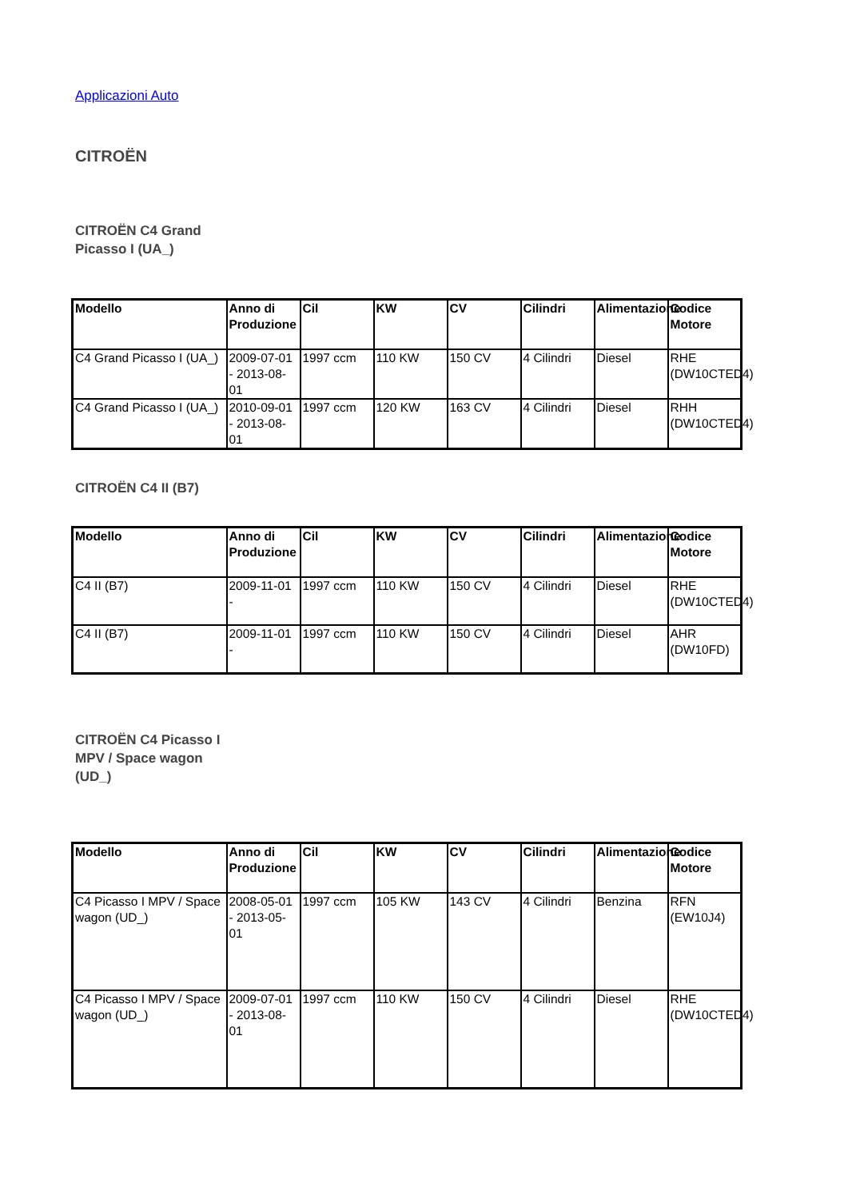Applicazioni Auto
CITROËN
CITROËN C4 Grand Picasso I (UA_)
| Modello | Anno di Produzione | Cil | KW | CV | Cilindri | Alimentazione | Codice Motore |
| --- | --- | --- | --- | --- | --- | --- | --- |
| C4 Grand Picasso I (UA_) | 2009-07-01 - 2013-08-01 | 1997 ccm | 110 KW | 150 CV | 4 Cilindri | Diesel | RHE (DW10CTED4) |
| C4 Grand Picasso I (UA_) | 2010-09-01 - 2013-08-01 | 1997 ccm | 120 KW | 163 CV | 4 Cilindri | Diesel | RHH (DW10CTED4) |
CITROËN C4 II (B7)
| Modello | Anno di Produzione | Cil | KW | CV | Cilindri | Alimentazione | Codice Motore |
| --- | --- | --- | --- | --- | --- | --- | --- |
| C4 II (B7) | 2009-11-01 - | 1997 ccm | 110 KW | 150 CV | 4 Cilindri | Diesel | RHE (DW10CTED4) |
| C4 II (B7) | 2009-11-01 - | 1997 ccm | 110 KW | 150 CV | 4 Cilindri | Diesel | AHR (DW10FD) |
CITROËN C4 Picasso I MPV / Space wagon (UD_)
| Modello | Anno di Produzione | Cil | KW | CV | Cilindri | Alimentazione | Codice Motore |
| --- | --- | --- | --- | --- | --- | --- | --- |
| C4 Picasso I MPV / Space wagon (UD_) | 2008-05-01 - 2013-05-01 | 1997 ccm | 105 KW | 143 CV | 4 Cilindri | Benzina | RFN (EW10J4) |
| C4 Picasso I MPV / Space wagon (UD_) | 2009-07-01 - 2013-08-01 | 1997 ccm | 110 KW | 150 CV | 4 Cilindri | Diesel | RHE (DW10CTED4) |